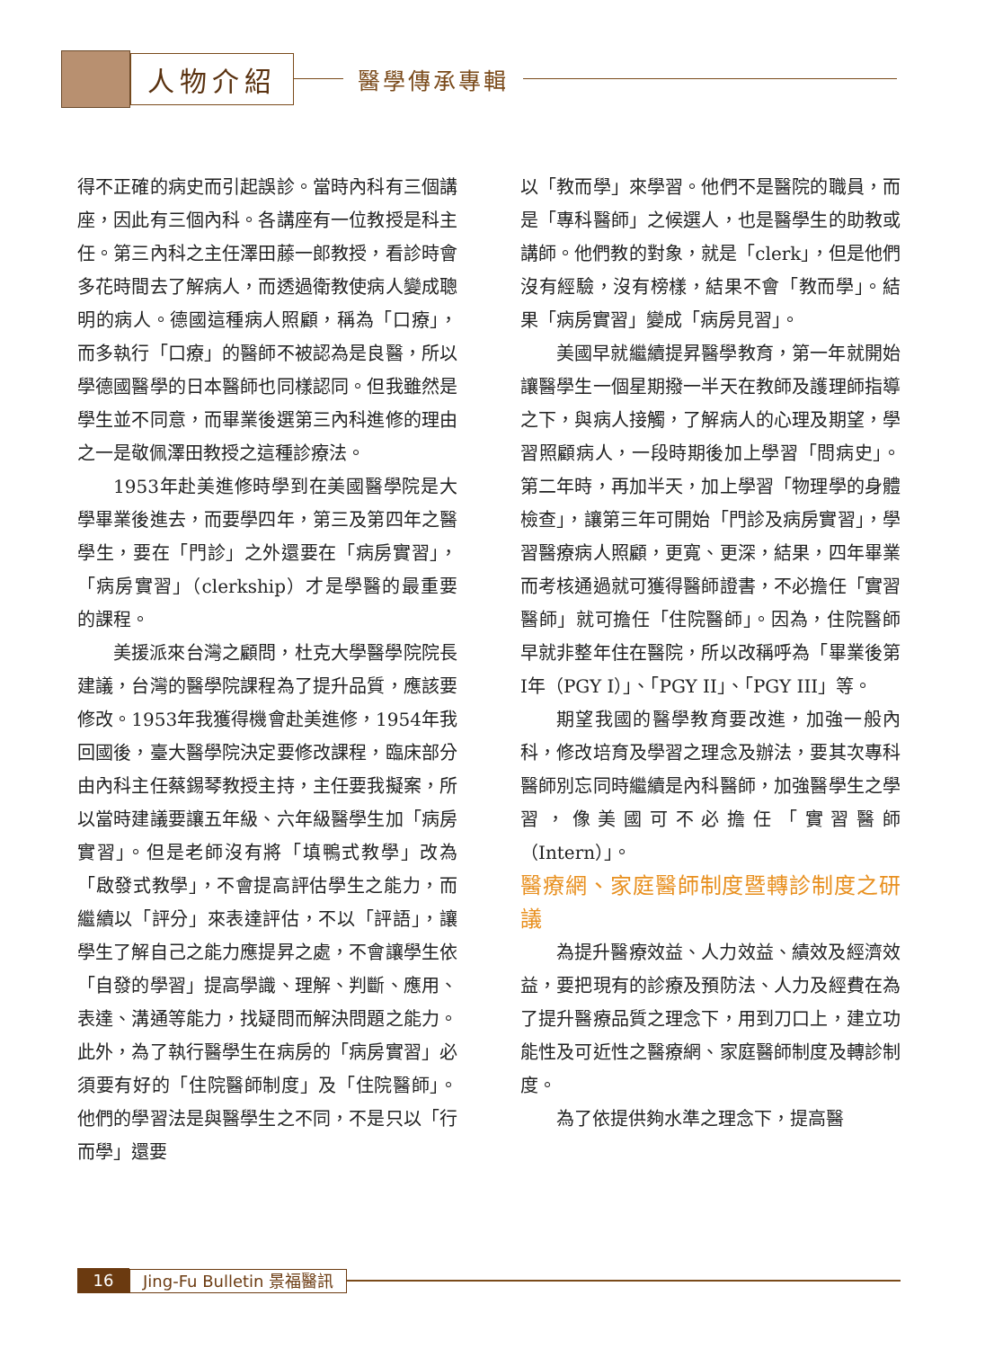人物介紹
醫學傳承專輯
得不正確的病史而引起誤診。當時內科有三個講座，因此有三個內科。各講座有一位教授是科主任。第三內科之主任澤田藤一郎教授，看診時會多花時間去了解病人，而透過衛教使病人變成聰明的病人。德國這種病人照顧，稱為「口療」，而多執行「口療」的醫師不被認為是良醫，所以學德國醫學的日本醫師也同樣認同。但我雖然是學生並不同意，而畢業後選第三內科進修的理由之一是敬佩澤田教授之這種診療法。
1953年赴美進修時學到在美國醫學院是大學畢業後進去，而要學四年，第三及第四年之醫學生，要在「門診」之外還要在「病房實習」，「病房實習」（clerkship）才是學醫的最重要的課程。
美援派來台灣之顧問，杜克大學醫學院院長建議，台灣的醫學院課程為了提升品質，應該要修改。1953年我獲得機會赴美進修，1954年我回國後，臺大醫學院決定要修改課程，臨床部分由內科主任蔡錫琴教授主持，主任要我擬案，所以當時建議要讓五年級、六年級醫學生加「病房實習」。但是老師沒有將「填鴨式教學」改為「啟發式教學」，不會提高評估學生之能力，而繼續以「評分」來表達評估，不以「評語」，讓學生了解自己之能力應提昇之處，不會讓學生依「自發的學習」提高學識、理解、判斷、應用、表達、溝通等能力，找疑問而解決問題之能力。此外，為了執行醫學生在病房的「病房實習」必須要有好的「住院醫師制度」及「住院醫師」。他們的學習法是與醫學生之不同，不是只以「行而學」還要
以「教而學」來學習。他們不是醫院的職員，而是「專科醫師」之候選人，也是醫學生的助教或講師。他們教的對象，就是「clerk」，但是他們沒有經驗，沒有榜樣，結果不會「教而學」。結果「病房實習」變成「病房見習」。
美國早就繼續提昇醫學教育，第一年就開始讓醫學生一個星期撥一半天在教師及護理師指導之下，與病人接觸，了解病人的心理及期望，學習照顧病人，一段時期後加上學習「問病史」。第二年時，再加半天，加上學習「物理學的身體檢查」，讓第三年可開始「門診及病房實習」，學習醫療病人照顧，更寬、更深，結果，四年畢業而考核通過就可獲得醫師證書，不必擔任「實習醫師」就可擔任「住院醫師」。因為，住院醫師早就非整年住在醫院，所以改稱呼為「畢業後第I年（PGY I）」、「PGY II」、「PGY III」等。
期望我國的醫學教育要改進，加強一般內科，修改培育及學習之理念及辦法，要其次專科醫師別忘同時繼續是內科醫師，加強醫學生之學習，像美國可不必擔任「實習醫師（Intern）」。
醫療網、家庭醫師制度暨轉診制度之研議
為提升醫療效益、人力效益、績效及經濟效益，要把現有的診療及預防法、人力及經費在為了提升醫療品質之理念下，用到刀口上，建立功能性及可近性之醫療網、家庭醫師制度及轉診制度。
為了依提供夠水準之理念下，提高醫
16
Jing-Fu Bulletin 景福醫訊